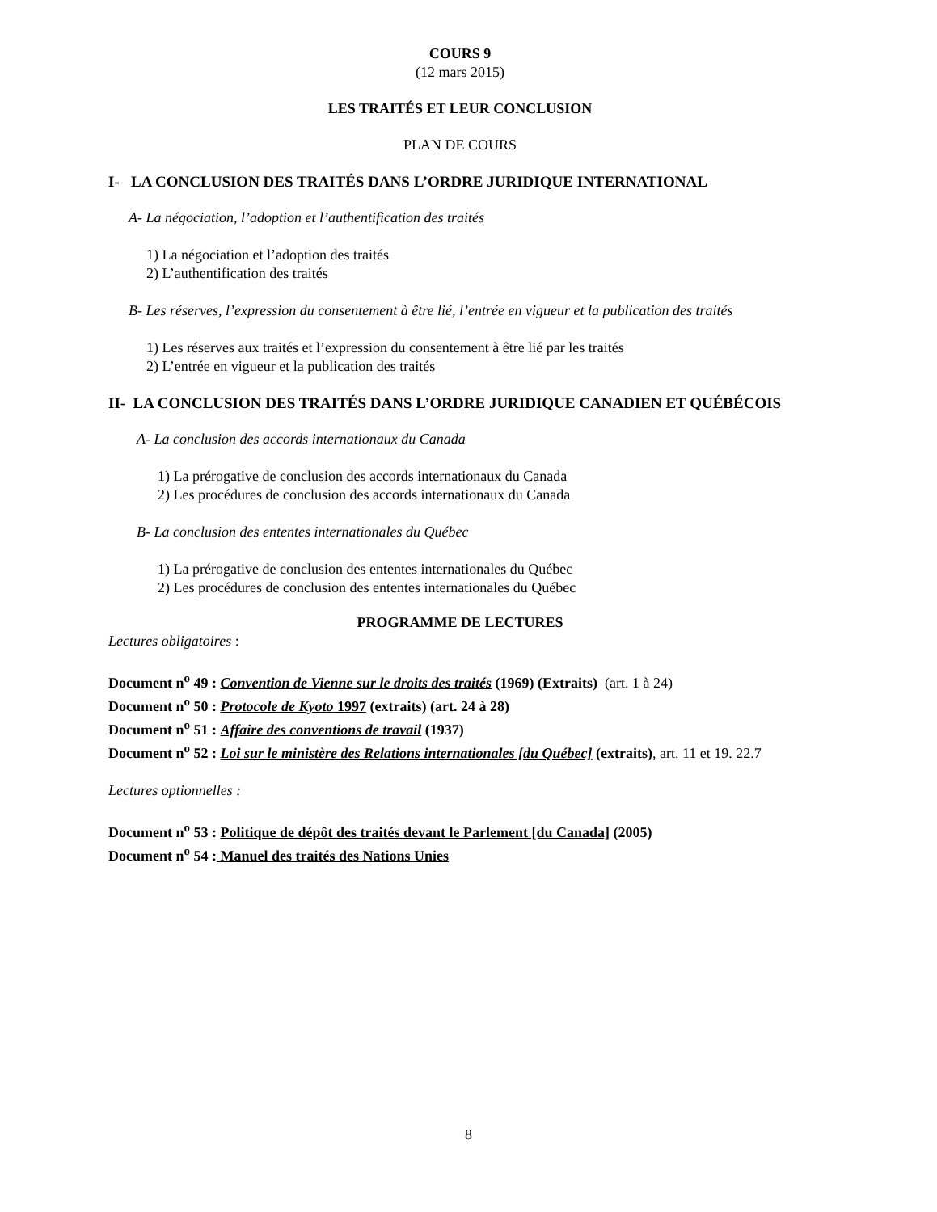COURS 9
(12 mars 2015)
LES TRAITÉS ET LEUR CONCLUSION
PLAN DE COURS
I- LA CONCLUSION DES TRAITÉS DANS L’ORDRE JURIDIQUE INTERNATIONAL
A- La négociation, l’adoption et l’authentification des traités
1) La négociation et l’adoption des traités
2) L’authentification des traités
B- Les réserves, l’expression du consentement à être lié, l’entrée en vigueur et la publication des traités
1) Les réserves aux traités et l’expression du consentement à être lié par les traités
2) L’entrée en vigueur et la publication des traités
II- LA CONCLUSION DES TRAITÉS DANS L’ORDRE JURIDIQUE CANADIEN ET QUÉBÉCOIS
A- La conclusion des accords internationaux du Canada
1) La prérogative de conclusion des accords internationaux du Canada
2) Les procédures de conclusion des accords internationaux du Canada
B- La conclusion des ententes internationales du Québec
1) La prérogative de conclusion des ententes internationales du Québec
2) Les procédures de conclusion des ententes internationales du Québec
PROGRAMME DE LECTURES
Lectures obligatoires :
Document n<sup>o</sup> 49 : Convention de Vienne sur le droits des traités (1969) (Extraits) (art. 1 à 24)
Document n<sup>o</sup> 50 : Protocole de Kyoto 1997 (extraits) (art. 24 à 28)
Document n<sup>o</sup> 51 : Affaire des conventions de travail (1937)
Document n<sup>o</sup> 52 : Loi sur le ministère des Relations internationales [du Québec] (extraits), art. 11 et 19. 22.7
Lectures optionnelles :
Document n<sup>o</sup> 53 : Politique de dépôt des traités devant le Parlement [du Canada] (2005)
Document n<sup>o</sup> 54 : Manuel des traités des Nations Unies
8